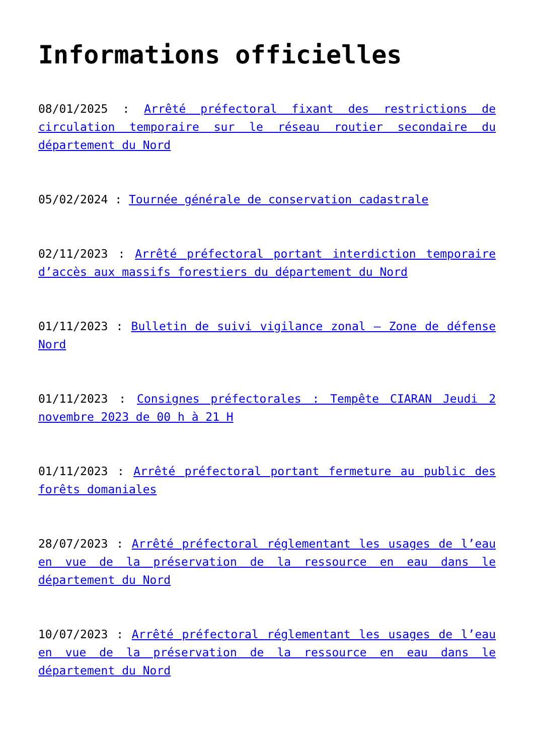Informations officielles
08/01/2025 : Arrêté préfectoral fixant des restrictions de circulation temporaire sur le réseau routier secondaire du département du Nord
05/02/2024 : Tournée générale de conservation cadastrale
02/11/2023 : Arrêté préfectoral portant interdiction temporaire d’accès aux massifs forestiers du département du Nord
01/11/2023 : Bulletin de suivi vigilance zonal – Zone de défense Nord
01/11/2023 : Consignes préfectorales : Tempête CIARAN Jeudi 2 novembre 2023 de 00 h à 21 H
01/11/2023 : Arrêté préfectoral portant fermeture au public des forêts domaniales
28/07/2023 : Arrêté préfectoral réglementant les usages de l’eau en vue de la préservation de la ressource en eau dans le département du Nord
10/07/2023 : Arrêté préfectoral réglementant les usages de l’eau en vue de la préservation de la ressource en eau dans le département du Nord